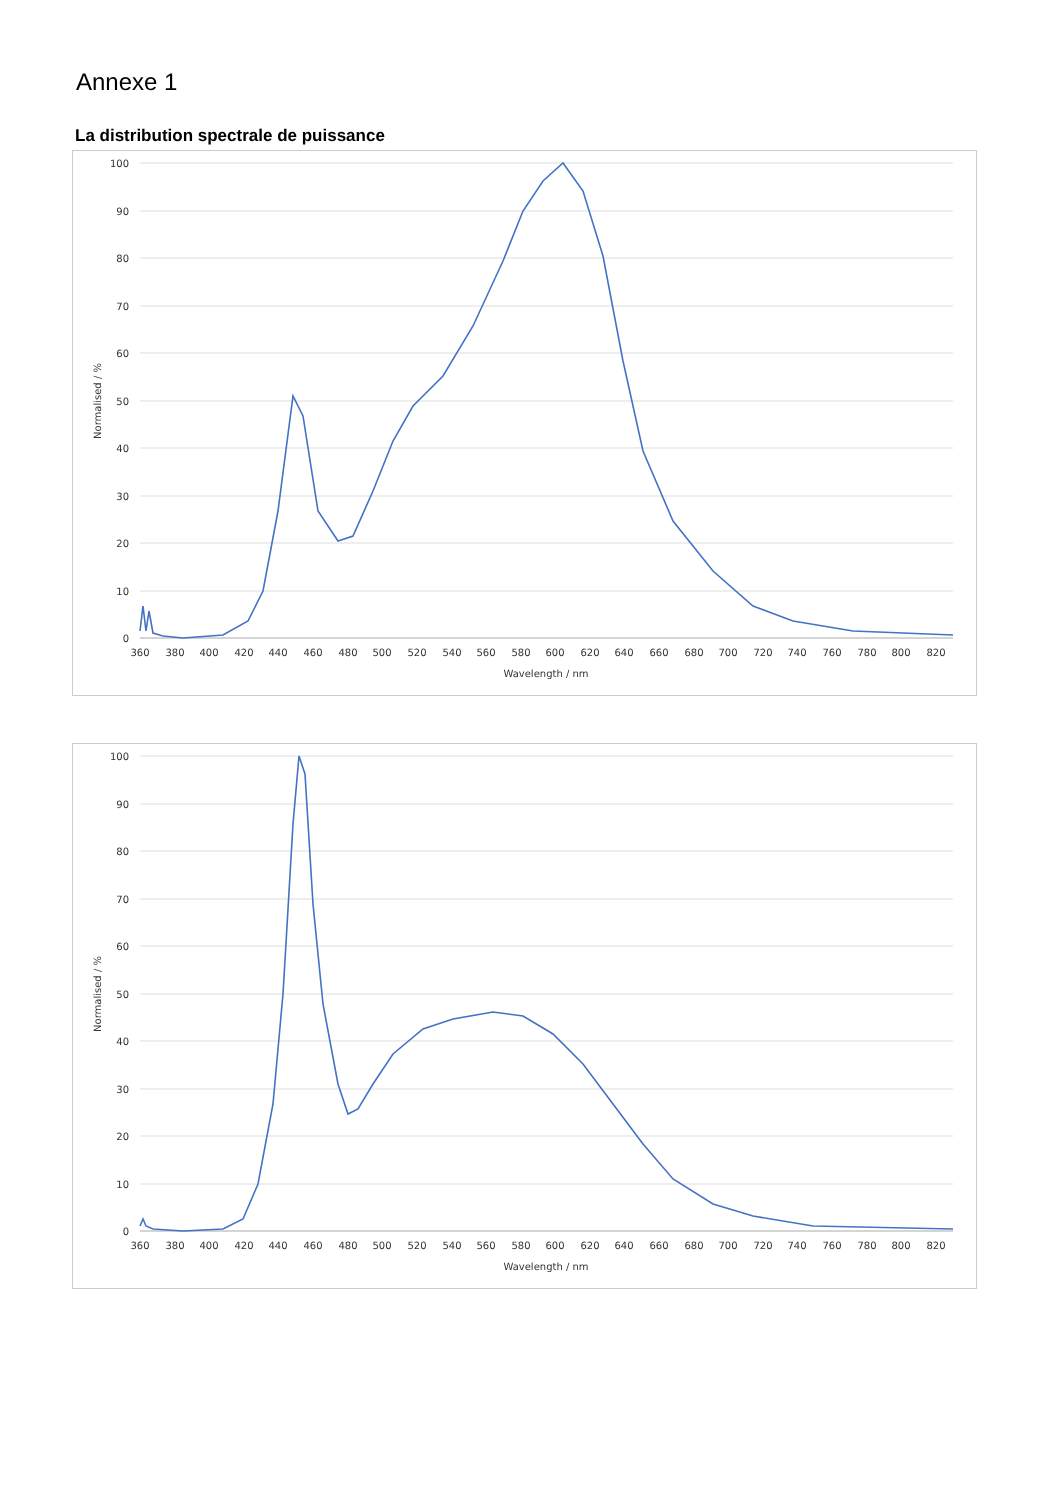Annexe 1
La distribution spectrale de puissance
100
90
80
70
60
50
40
30
20
10
0
360
380
400
420
440
460
480
500
520
540
560
580
600
620
640
660
680
700
720
740
760
780
800
820
Wavelength / nm
Normalised / %
100
90
80
70
60
50
40
30
20
10
0
360
380
400
420
440
460
480
500
520
540
560
580
600
620
640
660
680
700
720
740
760
780
800
820
Wavelength / nm
Normalised / %